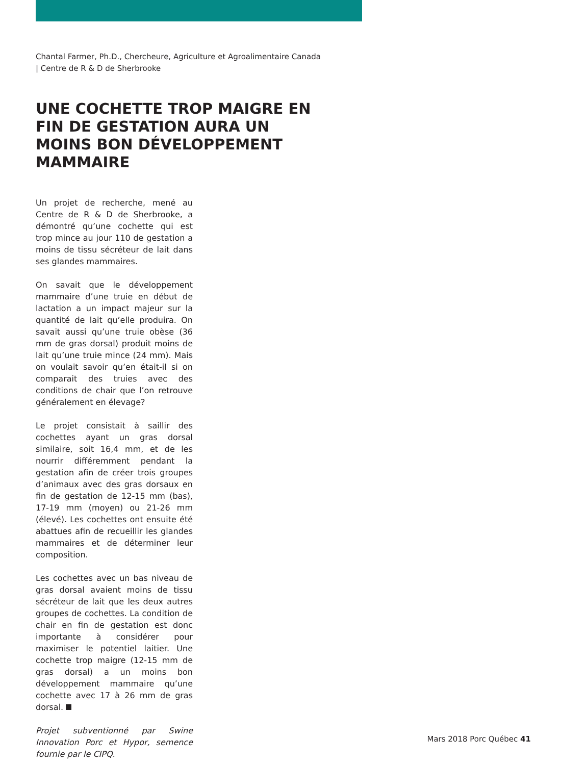Chantal Farmer, Ph.D., Chercheure, Agriculture et Agroalimentaire Canada | Centre de R & D de Sherbrooke
UNE COCHETTE TROP MAIGRE EN FIN DE GESTATION AURA UN MOINS BON DÉVELOPPEMENT MAMMAIRE
Un projet de recherche, mené au Centre de R & D de Sherbrooke, a démontré qu’une cochette qui est trop mince au jour 110 de gestation a moins de tissu sécréteur de lait dans ses glandes mammaires.
On savait que le développement mammaire d’une truie en début de lactation a un impact majeur sur la quantité de lait qu’elle produira. On savait aussi qu’une truie obèse (36 mm de gras dorsal) produit moins de lait qu’une truie mince (24 mm). Mais on voulait savoir qu’en était-il si on comparait des truies avec des conditions de chair que l’on retrouve généralement en élevage?
Le projet consistait à saillir des cochettes ayant un gras dorsal similaire, soit 16,4 mm, et de les nourrir différemment pendant la gestation afin de créer trois groupes d’animaux avec des gras dorsaux en fin de gestation de 12-15 mm (bas), 17-19 mm (moyen) ou 21-26 mm (élevé). Les cochettes ont ensuite été abattues afin de recueillir les glandes mammaires et de déterminer leur composition.
Les cochettes avec un bas niveau de gras dorsal avaient moins de tissu sécréteur de lait que les deux autres groupes de cochettes. La condition de chair en fin de gestation est donc importante à considérer pour maximiser le potentiel laitier. Une cochette trop maigre (12-15 mm de gras dorsal) a un moins bon développement mammaire qu’une cochette avec 17 à 26 mm de gras dorsal.
Projet subventionné par Swine Innovation Porc et Hypor, semence fournie par le CIPQ.
Mars 2018 Porc Québec 41